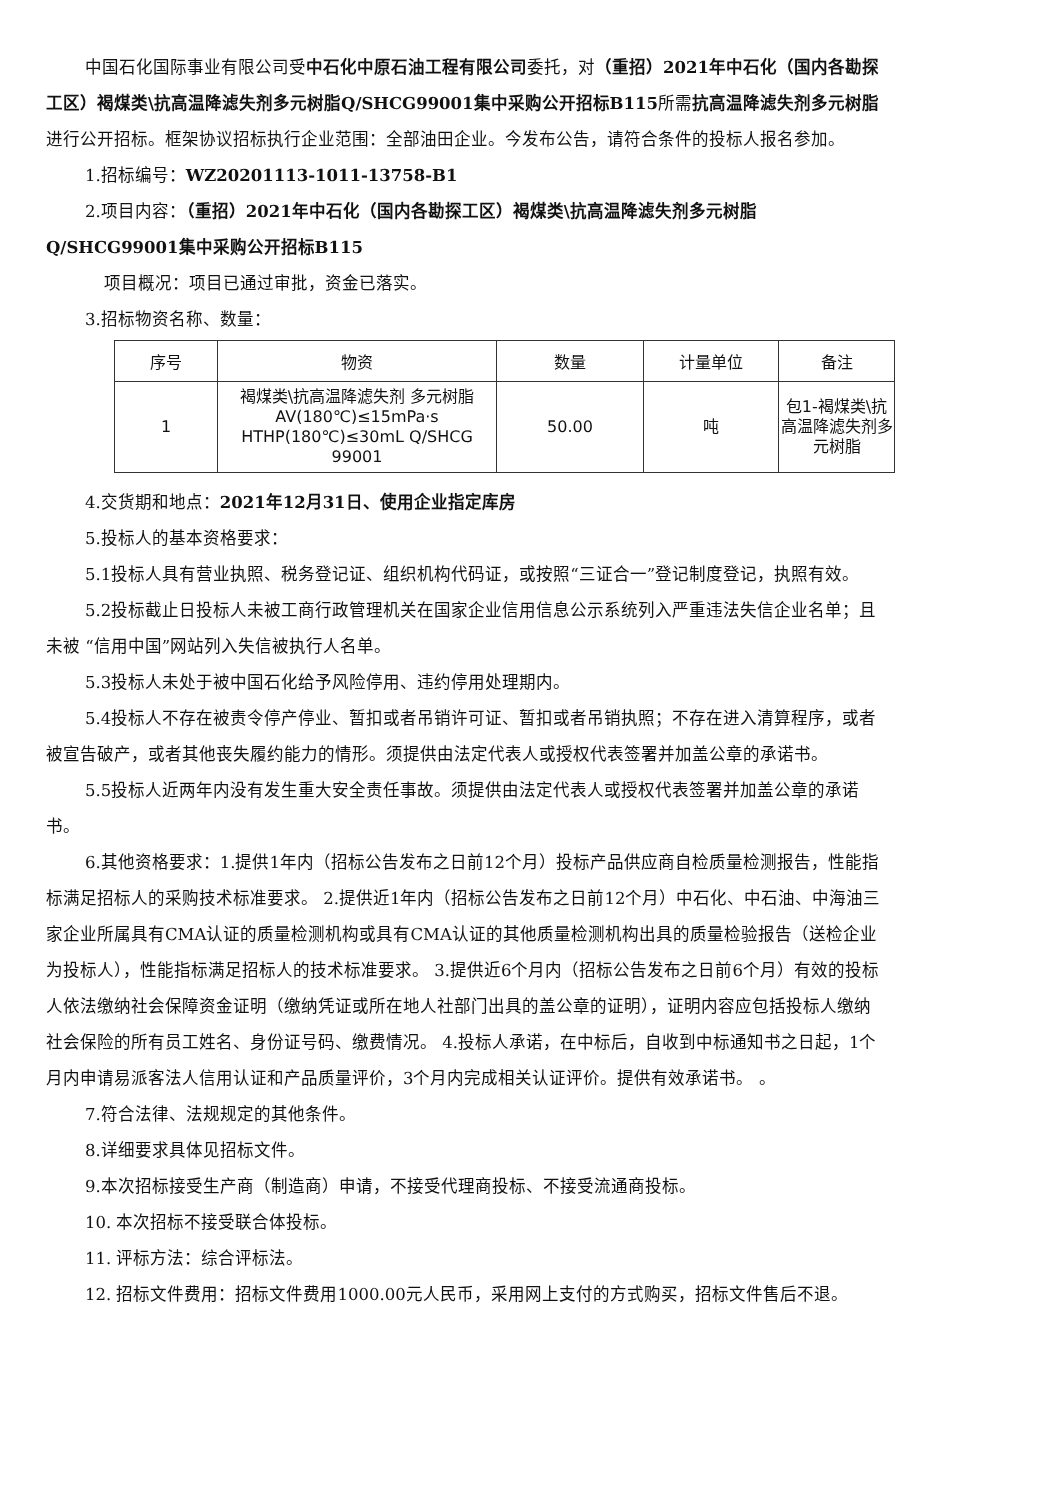中国石化国际事业有限公司受中石化中原石油工程有限公司委托，对（重招）2021年中石化（国内各勘探工区）褐煤类\抗高温降滤失剂多元树脂Q/SHCG99001集中采购公开招标B115所需抗高温降滤失剂多元树脂进行公开招标。框架协议招标执行企业范围：全部油田企业。今发布公告，请符合条件的投标人报名参加。
1.招标编号：WZ20201113-1011-13758-B1
2.项目内容：（重招）2021年中石化（国内各勘探工区）褐煤类\抗高温降滤失剂多元树脂Q/SHCG99001集中采购公开招标B115
项目概况：项目已通过审批，资金已落实。
3.招标物资名称、数量：
| 序号 | 物资 | 数量 | 计量单位 | 备注 |
| --- | --- | --- | --- | --- |
| 1 | 褐煤类\抗高温降滤失剂 多元树脂 AV(180℃)≤15mPa·s HTHP(180℃)≤30mL Q/SHCG 99001 | 50.00 | 吨 | 包1-褐煤类\抗高温降滤失剂多元树脂 |
4.交货期和地点：2021年12月31日、使用企业指定库房
5.投标人的基本资格要求：
5.1投标人具有营业执照、税务登记证、组织机构代码证，或按照“三证合一”登记制度登记，执照有效。
5.2投标截止日投标人未被工商行政管理机关在国家企业信用信息公示系统列入严重违法失信企业名单；且未被 “信用中国”网站列入失信被执行人名单。
5.3投标人未处于被中国石化给予风险停用、违约停用处理期内。
5.4投标人不存在被责令停产停业、暂扣或者吊销许可证、暂扣或者吊销执照；不存在进入清算程序，或者被宣告破产，或者其他丧失履约能力的情形。须提供由法定代表人或授权代表签署并加盖公章的承诺书。
5.5投标人近两年内没有发生重大安全责任事故。须提供由法定代表人或授权代表签署并加盖公章的承诺书。
6.其他资格要求：1.提供1年内（招标公告发布之日前12个月）投标产品供应商自检质量检测报告，性能指标满足招标人的采购技术标准要求。 2.提供近1年内（招标公告发布之日前12个月）中石化、中石油、中海油三家企业所属具有CMA认证的质量检测机构或具有CMA认证的其他质量检测机构出具的质量检验报告（送检企业为投标人），性能指标满足招标人的技术标准要求。 3.提供近6个月内（招标公告发布之日前6个月）有效的投标人依法缴纳社会保障资金证明（缴纳凭证或所在地人社部门出具的盖公章的证明），证明内容应包括投标人缴纳社会保险的所有员工姓名、身份证号码、缴费情况。 4.投标人承诺，在中标后，自收到中标通知书之日起，1个月内申请易派客法人信用认证和产品质量评价，3个月内完成相关认证评价。提供有效承诺书。 。
7.符合法律、法规规定的其他条件。
8.详细要求具体见招标文件。
9.本次招标接受生产商（制造商）申请，不接受代理商投标、不接受流通商投标。
10. 本次招标不接受联合体投标。
11. 评标方法：综合评标法。
12. 招标文件费用：招标文件费用1000.00元人民币，采用网上支付的方式购买，招标文件售后不退。